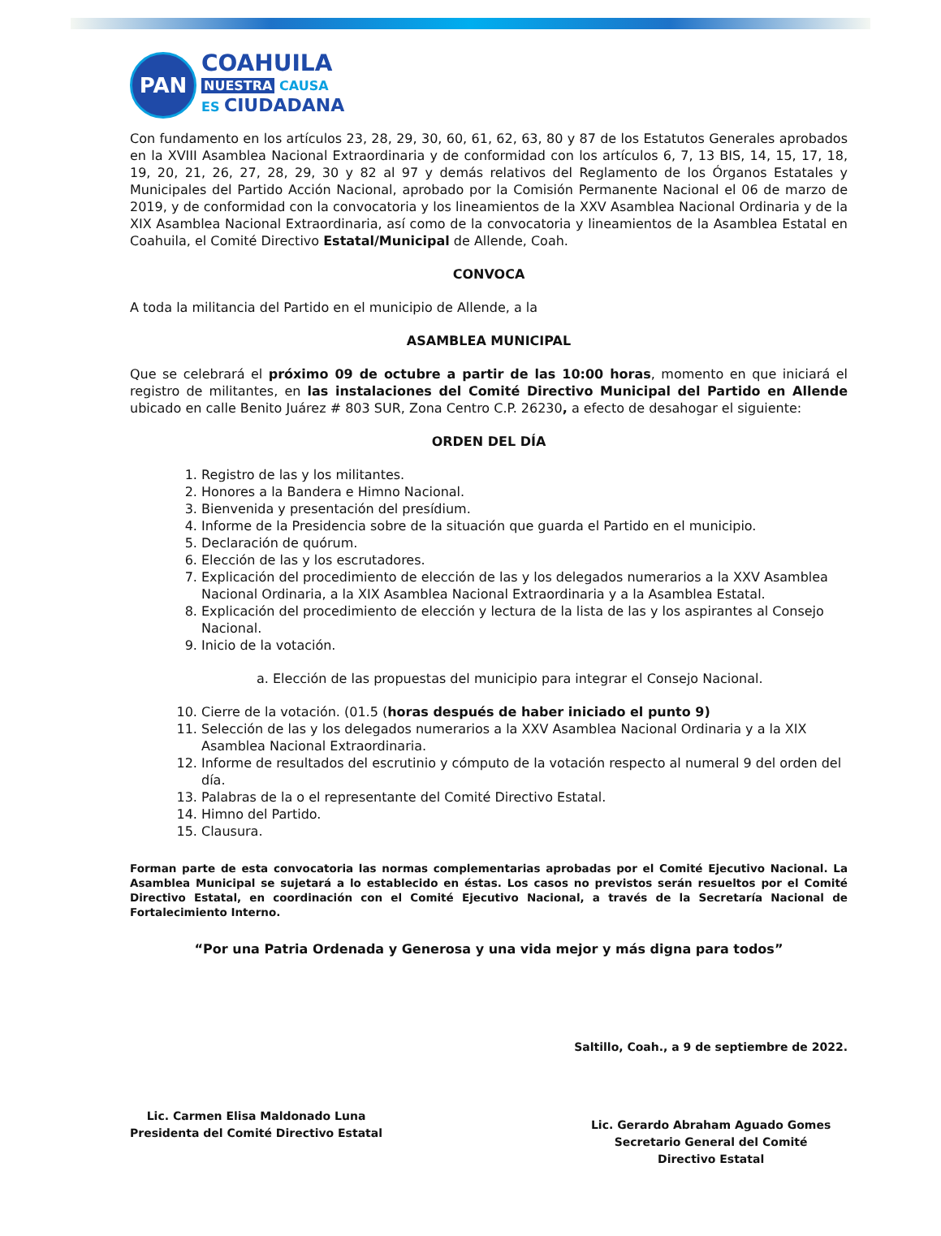PAN
COAHUILA
NUESTRA CAUSA
ES CIUDADANA
Con fundamento en los artículos 23, 28, 29, 30, 60, 61, 62, 63, 80 y 87 de los Estatutos Generales aprobados en la XVIII Asamblea Nacional Extraordinaria y de conformidad con los artículos 6, 7, 13 BIS, 14, 15, 17, 18, 19, 20, 21, 26, 27, 28, 29, 30 y 82 al 97 y demás relativos del Reglamento de los Órganos Estatales y Municipales del Partido Acción Nacional, aprobado por la Comisión Permanente Nacional el 06 de marzo de 2019, y de conformidad con la convocatoria y los lineamientos de la XXV Asamblea Nacional Ordinaria y de la XIX Asamblea Nacional Extraordinaria, así como de la convocatoria y lineamientos de la Asamblea Estatal en Coahuila, el Comité Directivo Estatal/Municipal de Allende, Coah.
CONVOCA
A toda la militancia del Partido en el municipio de Allende, a la
ASAMBLEA MUNICIPAL
Que se celebrará el próximo 09 de octubre a partir de las 10:00 horas, momento en que iniciará el registro de militantes, en las instalaciones del Comité Directivo Municipal del Partido en Allende ubicado en calle Benito Juárez # 803 SUR, Zona Centro C.P. 26230, a efecto de desahogar el siguiente:
ORDEN DEL DÍA
1. Registro de las y los militantes.
2. Honores a la Bandera e Himno Nacional.
3. Bienvenida y presentación del presídium.
4. Informe de la Presidencia sobre de la situación que guarda el Partido en el municipio.
5. Declaración de quórum.
6. Elección de las y los escrutadores.
7. Explicación del procedimiento de elección de las y los delegados numerarios a la XXV Asamblea Nacional Ordinaria, a la XIX Asamblea Nacional Extraordinaria y a la Asamblea Estatal.
8. Explicación del procedimiento de elección y lectura de la lista de las y los aspirantes al Consejo Nacional.
9. Inicio de la votación.
a. Elección de las propuestas del municipio para integrar el Consejo Nacional.
10. Cierre de la votación. (01.5 (horas después de haber iniciado el punto 9)
11. Selección de las y los delegados numerarios a la XXV Asamblea Nacional Ordinaria y a la XIX Asamblea Nacional Extraordinaria.
12. Informe de resultados del escrutinio y cómputo de la votación respecto al numeral 9 del orden del día.
13. Palabras de la o el representante del Comité Directivo Estatal.
14. Himno del Partido.
15. Clausura.
Forman parte de esta convocatoria las normas complementarias aprobadas por el Comité Ejecutivo Nacional. La Asamblea Municipal se sujetará a lo establecido en éstas. Los casos no previstos serán resueltos por el Comité Directivo Estatal, en coordinación con el Comité Ejecutivo Nacional, a través de la Secretaría Nacional de Fortalecimiento Interno.
“Por una Patria Ordenada y Generosa y una vida mejor y más digna para todos”
Lic. Carmen Elisa Maldonado Luna
Presidenta del Comité Directivo Estatal
Saltillo, Coah., a 9 de septiembre de 2022.
Lic. Gerardo Abraham Aguado Gomes
Secretario General del Comité
Directivo Estatal